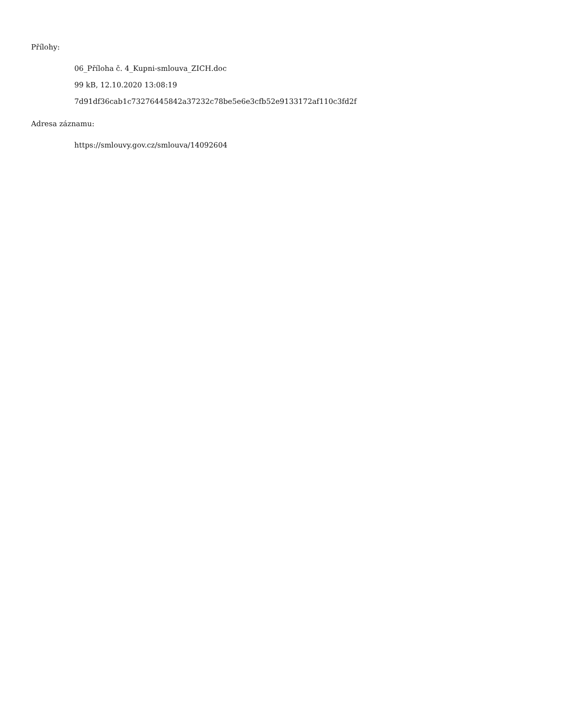Přílohy:
06_Příloha č. 4_Kupni-smlouva_ZICH.doc
99 kB, 12.10.2020 13:08:19
7d91df36cab1c73276445842a37232c78be5e6e3cfb52e9133172af110c3fd2f
Adresa záznamu:
https://smlouvy.gov.cz/smlouva/14092604